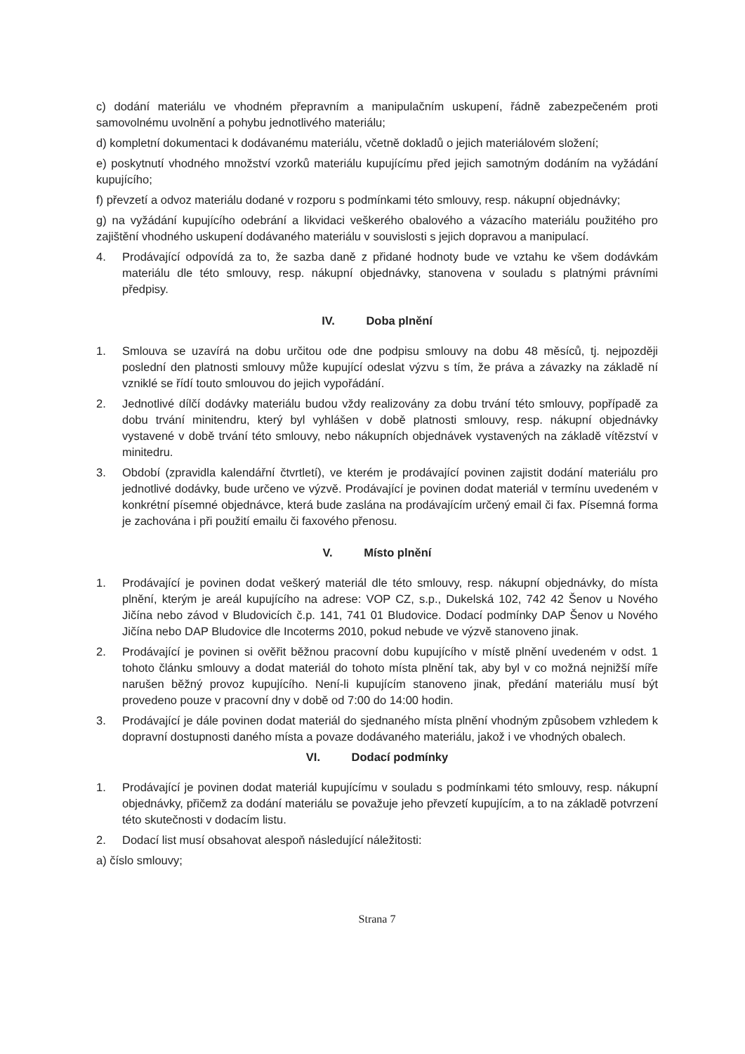c) dodání materiálu ve vhodném přepravním a manipulačním uskupení, řádně zabezpečeném proti samovolnému uvolnění a pohybu jednotlivého materiálu;
d) kompletní dokumentaci k dodávanému materiálu, včetně dokladů o jejich materiálovém složení;
e) poskytnutí vhodného množství vzorků materiálu kupujícímu před jejich samotným dodáním na vyžádání kupujícího;
f) převzetí a odvoz materiálu dodané v rozporu s podmínkami této smlouvy, resp. nákupní objednávky;
g) na vyžádání kupujícího odebrání a likvidaci veškerého obalového a vázacího materiálu použitého pro zajištění vhodného uskupení dodávaného materiálu v souvislosti s jejich dopravou a manipulací.
4. Prodávající odpovídá za to, že sazba daně z přidané hodnoty bude ve vztahu ke všem dodávkám materiálu dle této smlouvy, resp. nákupní objednávky, stanovena v souladu s platnými právními předpisy.
IV. Doba plnění
1. Smlouva se uzavírá na dobu určitou ode dne podpisu smlouvy na dobu 48 měsíců, tj. nejpozději poslední den platnosti smlouvy může kupující odeslat výzvu s tím, že práva a závazky na základě ní vzniklé se řídí touto smlouvou do jejich vypořádání.
2. Jednotlivé dílčí dodávky materiálu budou vždy realizovány za dobu trvání této smlouvy, popřípadě za dobu trvání minitendru, který byl vyhlášen v době platnosti smlouvy, resp. nákupní objednávky vystavené v době trvání této smlouvy, nebo nákupních objednávek vystavených na základě vítězství v minitedru.
3. Období (zpravidla kalendářní čtvrtletí), ve kterém je prodávající povinen zajistit dodání materiálu pro jednotlivé dodávky, bude určeno ve výzvě. Prodávající je povinen dodat materiál v termínu uvedeném v konkrétní písemné objednávce, která bude zaslána na prodávajícím určený email či fax. Písemná forma je zachována i při použití emailu či faxového přenosu.
V. Místo plnění
1. Prodávající je povinen dodat veškerý materiál dle této smlouvy, resp. nákupní objednávky, do místa plnění, kterým je areál kupujícího na adrese: VOP CZ, s.p., Dukelská 102, 742 42 Šenov u Nového Jičína nebo závod v Bludovicích č.p. 141, 741 01 Bludovice. Dodací podmínky DAP Šenov u Nového Jičína nebo DAP Bludovice dle Incoterms 2010, pokud nebude ve výzvě stanoveno jinak.
2. Prodávající je povinen si ověřit běžnou pracovní dobu kupujícího v místě plnění uvedeném v odst. 1 tohoto článku smlouvy a dodat materiál do tohoto místa plnění tak, aby byl v co možná nejnižší míře narušen běžný provoz kupujícího. Není-li kupujícím stanoveno jinak, předání materiálu musí být provedeno pouze v pracovní dny v době od 7:00 do 14:00 hodin.
3. Prodávající je dále povinen dodat materiál do sjednaného místa plnění vhodným způsobem vzhledem k dopravní dostupnosti daného místa a povaze dodávaného materiálu, jakož i ve vhodných obalech.
VI. Dodací podmínky
1. Prodávající je povinen dodat materiál kupujícímu v souladu s podmínkami této smlouvy, resp. nákupní objednávky, přičemž za dodání materiálu se považuje jeho převzetí kupujícím, a to na základě potvrzení této skutečnosti v dodacím listu.
2. Dodací list musí obsahovat alespoň následující náležitosti:
a) číslo smlouvy;
Strana 7